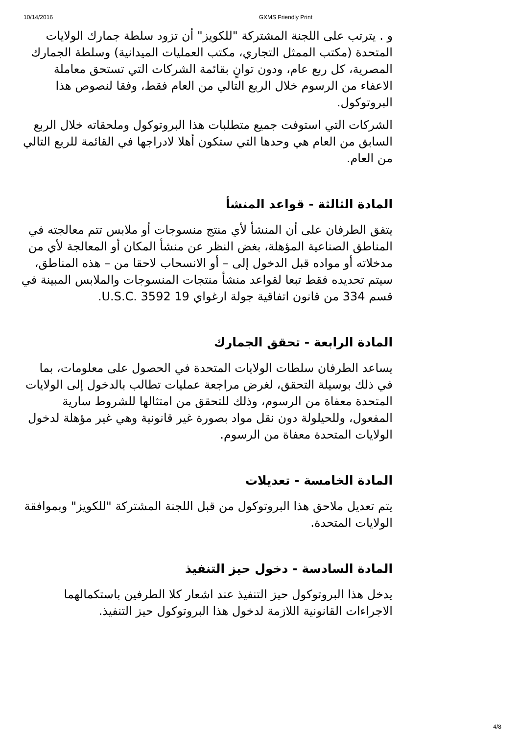10/14/2016 GXMS Friendly Print
و . يترتب على اللجنة المشتركة "للكويز" أن تزود سلطة جمارك الولايات المتحدة (مكتب الممثل التجاري، مكتب العمليات الميدانية) وسلطة الجمارك المصرية، كل ربع عام، ودون توانٍ بقائمة الشركات التي تستحق معاملة الاعفاء من الرسوم خلال الربع التالي من العام فقط، وفقا لنصوص هذا البروتوكول.
الشركات التي استوفت جميع متطلبات هذا البروتوكول وملحقاته خلال الربع السابق من العام هي وحدها التي ستكون أهلا لادراجها في القائمة للربع التالي من العام.
المادة الثالثة - قواعد المنشأ
يتفق الطرفان على أن المنشأ لأي منتج منسوجات أو ملابس تتم معالجته في المناطق الصناعية المؤهلة، بغض النظر عن منشأ المكان أو المعالجة لأي من مدخلاته أو مواده قبل الدخول إلى – أو الانسحاب لاحقا من – هذه المناطق، سيتم تحديده فقط تبعا لقواعد منشأ منتجات المنسوجات والملابس المبينة في قسم 334 من قانون اتفاقية جولة ارغواي 19 U.S.C. 3592.
المادة الرابعة - تحقق الجمارك
يساعد الطرفان سلطات الولايات المتحدة في الحصول على معلومات، بما في ذلك بوسيلة التحقق، لغرض مراجعة عمليات تطالب بالدخول إلى الولايات المتحدة معفاة من الرسوم، وذلك للتحقق من امتثالها للشروط سارية المفعول، وللحيلولة دون نقل مواد بصورة غير قانونية وهي غير مؤهلة لدخول الولايات المتحدة معفاة من الرسوم.
المادة الخامسة - تعديلات
يتم تعديل ملاحق هذا البروتوكول من قبل اللجنة المشتركة "للكويز" وبموافقة الولايات المتحدة.
المادة السادسة - دخول حيز التنفيذ
يدخل هذا البروتوكول حيز التنفيذ عند اشعار كلا الطرفين باستكمالهما الاجراءات القانونية اللازمة لدخول هذا البروتوكول حيز التنفيذ.
4/8